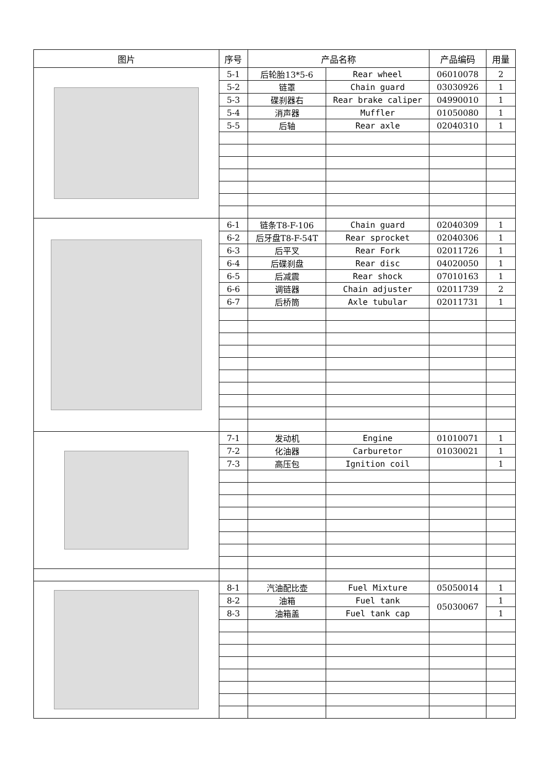| 图片 | 序号 | 产品名称 | | 产品编码 | 用量 |
| --- | --- | --- | --- | --- | --- |
| | 5-1 | 后轮胎13*5-6 | Rear wheel | 06010078 | 2 |
| | 5-2 | 链罩 | Chain guard | 03030926 | 1 |
| | 5-3 | 碟刹器右 | Rear brake caliper | 04990010 | 1 |
| | 5-4 | 消声器 | Muffler | 01050080 | 1 |
| | 5-5 | 后轴 | Rear axle | 02040310 | 1 |
| | 6-1 | 链条T8-F-106 | Chain guard | 02040309 | 1 |
| | 6-2 | 后牙盘T8-F-54T | Rear sprocket | 02040306 | 1 |
| | 6-3 | 后平叉 | Rear Fork | 02011726 | 1 |
| | 6-4 | 后碟刹盘 | Rear disc | 04020050 | 1 |
| | 6-5 | 后减震 | Rear shock | 07010163 | 1 |
| | 6-6 | 调链器 | Chain adjuster | 02011739 | 2 |
| | 6-7 | 后桥筒 | Axle tubular | 02011731 | 1 |
| | 7-1 | 发动机 | Engine | 01010071 | 1 |
| | 7-2 | 化油器 | Carburetor | 01030021 | 1 |
| | 7-3 | 高压包 | Ignition coil | | 1 |
| | 8-1 | 汽油配比壶 | Fuel Mixture | 05050014 | 1 |
| | 8-2 | 油箱 | Fuel tank | 05030067 | 1 |
| | 8-3 | 油箱盖 | Fuel tank cap | | 1 |